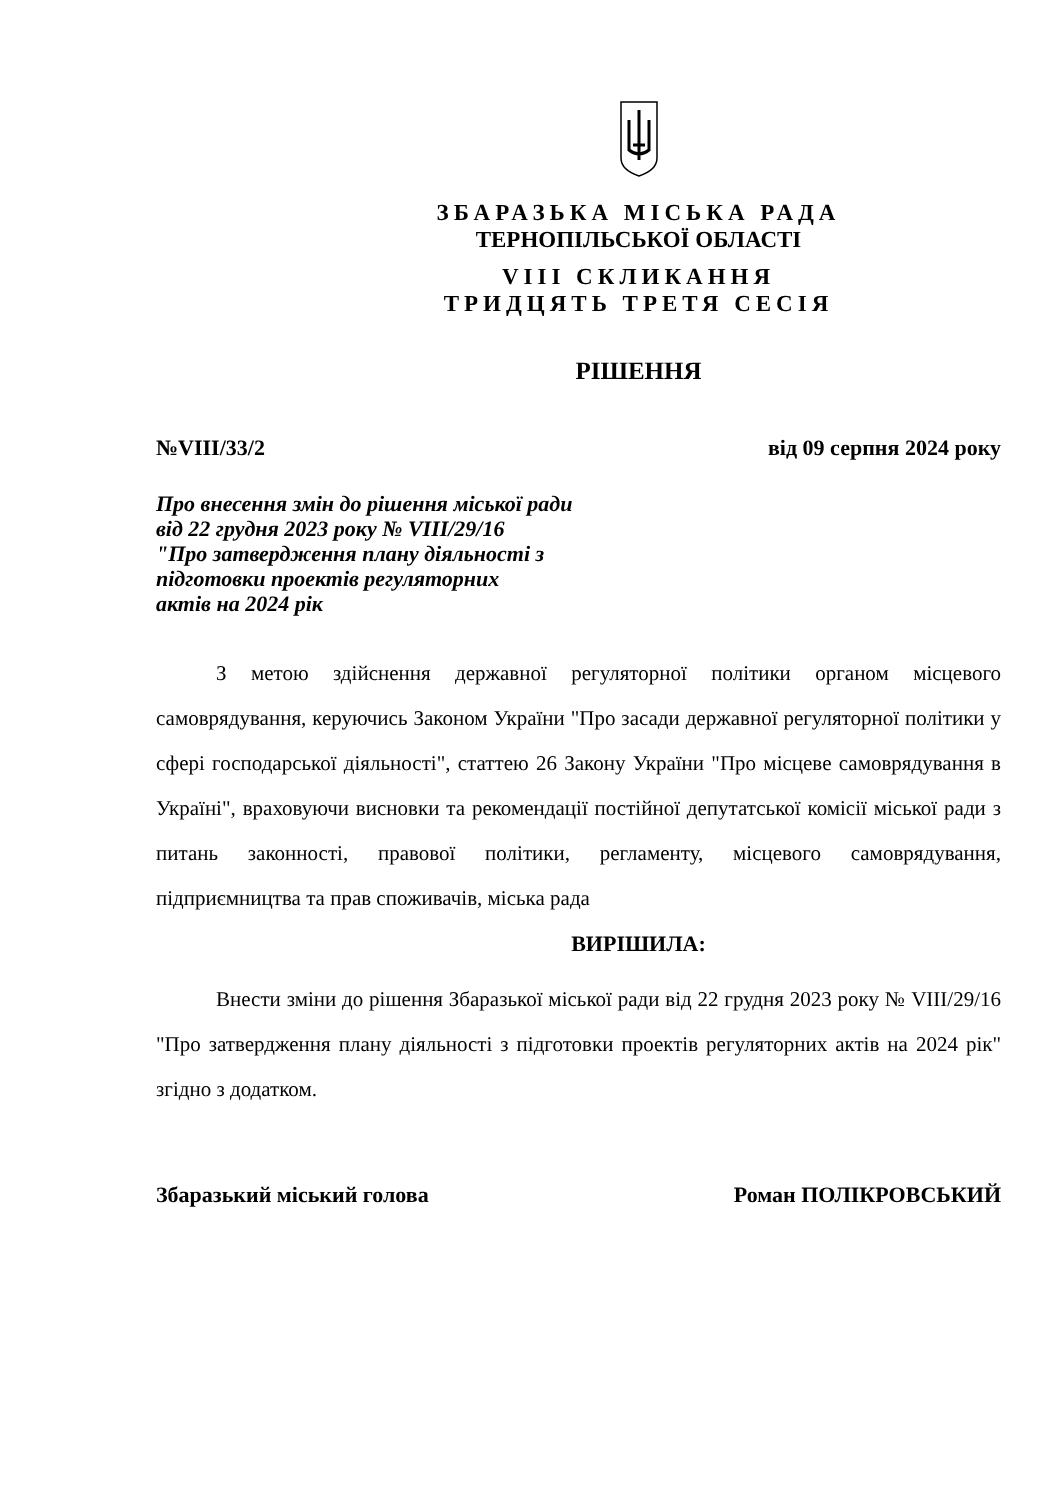ЗБАРАЗЬКА МІСЬКА РАДА
ТЕРНОПІЛЬСЬКОЇ ОБЛАСТІ
VIII СКЛИКАННЯ
ТРИДЦЯТЬ ТРЕТЯ СЕСІЯ
РІШЕННЯ
№VIII/33/2 від 09 серпня 2024 року
Про внесення змін до рішення міської ради
від 22 грудня 2023 року № VIII/29/16
"Про затвердження плану діяльності з
підготовки проектів регуляторних
актів на 2024 рік
З метою здійснення державної регуляторної політики органом місцевого самоврядування, керуючись Законом України "Про засади державної регуляторної політики у сфері господарської діяльності", статтею 26 Закону України "Про місцеве самоврядування в Україні", враховуючи висновки та рекомендації постійної депутатської комісії міської ради з питань законності, правової політики, регламенту, місцевого самоврядування, підприємництва та прав споживачів, міська рада
ВИРІШИЛА:
Внести зміни до рішення Збаразької міської ради від 22 грудня 2023 року № VIII/29/16 "Про затвердження плану діяльності з підготовки проектів регуляторних актів на 2024 рік" згідно з додатком.
Збаразький міський голова Роман ПОЛІКРОВСЬКИЙ